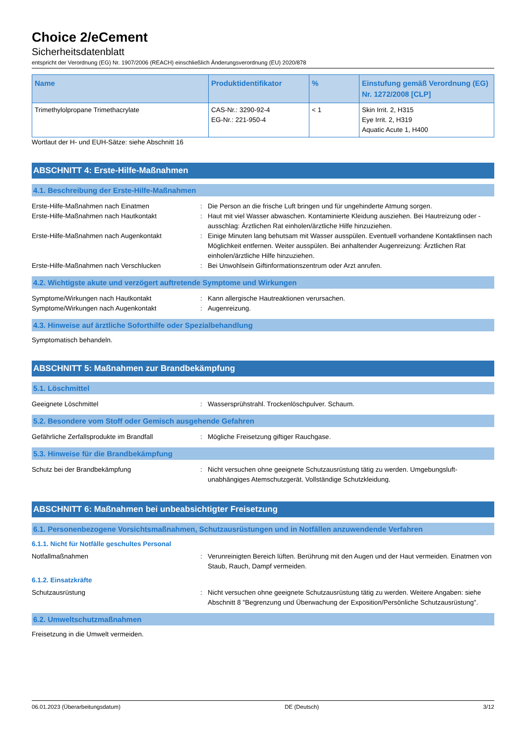Choice 2/eCement
Sicherheitsdatenblatt
entspricht der Verordnung (EG) Nr. 1907/2006 (REACH) einschließlich Änderungsverordnung (EU) 2020/878
| Name | Produktidentifikator | % | Einstufung gemäß Verordnung (EG) Nr. 1272/2008 [CLP] |
| --- | --- | --- | --- |
| Trimethylolpropane Trimethacrylate | CAS-Nr.: 3290-92-4 EG-Nr.: 221-950-4 | < 1 | Skin Irrit. 2, H315 Eye Irrit. 2, H319 Aquatic Acute 1, H400 |
Wortlaut der H- und EUH-Sätze: siehe Abschnitt 16
ABSCHNITT 4: Erste-Hilfe-Maßnahmen
4.1. Beschreibung der Erste-Hilfe-Maßnahmen
Erste-Hilfe-Maßnahmen nach Einatmen : Die Person an die frische Luft bringen und für ungehinderte Atmung sorgen.
Erste-Hilfe-Maßnahmen nach Hautkontakt : Haut mit viel Wasser abwaschen. Kontaminierte Kleidung ausziehen. Bei Hautreizung oder -ausschlag: Ärztlichen Rat einholen/ärztliche Hilfe hinzuziehen.
Erste-Hilfe-Maßnahmen nach Augenkontakt : Einige Minuten lang behutsam mit Wasser ausspülen. Eventuell vorhandene Kontaktlinsen nach Möglichkeit entfernen. Weiter ausspülen. Bei anhaltender Augenreizung: Ärztlichen Rat einholen/ärztliche Hilfe hinzuziehen.
Erste-Hilfe-Maßnahmen nach Verschlucken : Bei Unwohlsein Giftinformationszentrum oder Arzt anrufen.
4.2. Wichtigste akute und verzögert auftretende Symptome und Wirkungen
Symptome/Wirkungen nach Hautkontakt : Kann allergische Hautreaktionen verursachen.
Symptome/Wirkungen nach Augenkontakt : Augenreizung.
4.3. Hinweise auf ärztliche Soforthilfe oder Spezialbehandlung
Symptomatisch behandeln.
ABSCHNITT 5: Maßnahmen zur Brandbekämpfung
5.1. Löschmittel
Geeignete Löschmittel : Wassersprühstrahl. Trockenlöschpulver. Schaum.
5.2. Besondere vom Stoff oder Gemisch ausgehende Gefahren
Gefährliche Zerfallsprodukte im Brandfall : Mögliche Freisetzung giftiger Rauchgase.
5.3. Hinweise für die Brandbekämpfung
Schutz bei der Brandbekämpfung : Nicht versuchen ohne geeignete Schutzausrüstung tätig zu werden. Umgebungsluft-unabhängiges Atemschutzgerät. Vollständige Schutzkleidung.
ABSCHNITT 6: Maßnahmen bei unbeabsichtigter Freisetzung
6.1. Personenbezogene Vorsichtsmaßnahmen, Schutzausrüstungen und in Notfällen anzuwendende Verfahren
6.1.1. Nicht für Notfälle geschultes Personal
Notfallmaßnahmen : Verunreinigten Bereich lüften. Berührung mit den Augen und der Haut vermeiden. Einatmen von Staub, Rauch, Dampf vermeiden.
6.1.2. Einsatzkräfte
Schutzausrüstung : Nicht versuchen ohne geeignete Schutzausrüstung tätig zu werden. Weitere Angaben: siehe Abschnitt 8 "Begrenzung und Überwachung der Exposition/Persönliche Schutzausrüstung".
6.2. Umweltschutzmaßnahmen
Freisetzung in die Umwelt vermeiden.
06.01.2023 (Überarbeitungsdatum) DE (Deutsch) 3/12